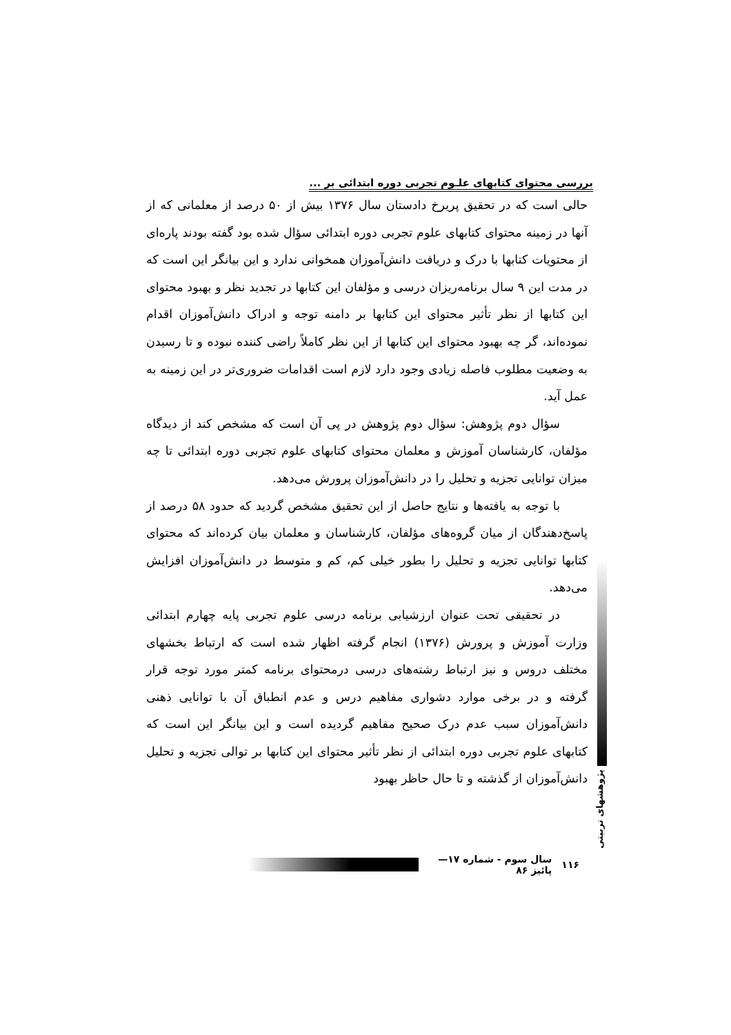بررسی محتوای کتابهای علـوم تجربی دوره ابتدائی بر ...
حالی است که در تحقیق پریرخ دادستان سال ۱۳۷۶ بیش از ۵۰ درصد از معلمانی که از آنها در زمینه محتوای کتابهای علوم تجربی دوره ابتدائی سؤال شده بود گفته بودند پاره‌ای از محتویات کتابها با درک و دریافت دانش‌آموزان همخوانی ندارد و این بیانگر این است که در مدت این ۹ سال برنامه‌ریزان درسی و مؤلفان این کتابها در تجدید نظر و بهبود محتوای این کتابها از نظر تأثیر محتوای این کتابها بر دامنه توجه و ادراک دانش‌آموزان اقدام نموده‌اند، گر چه بهبود محتوای این کتابها از این نظر کاملاً راضی کننده نبوده و تا رسیدن به وضعیت مطلوب فاصله زیادی وجود دارد لازم است اقدامات ضروری‌تر در این زمینه به عمل آید.
سؤال دوم پژوهش: سؤال دوم پژوهش در پی آن است که مشخص کند از دیدگاه مؤلفان، کارشناسان آموزش و معلمان محتوای کتابهای علوم تجربی دوره ابتدائی تا چه میزان توانایی تجزیه و تحلیل را در دانش‌آموزان پرورش می‌دهد.
با توجه به یافته‌ها و نتایج حاصل از این تحقیق مشخص گردید که حدود ۵۸ درصد از پاسخ‌دهندگان از میان گروه‌های مؤلفان، کارشناسان و معلمان بیان کرده‌اند که محتوای کتابها توانایی تجزیه و تحلیل را بطور خیلی کم، کم و متوسط در دانش‌آموزان افزایش می‌دهد.
در تحقیقی تحت عنوان ارزشیابی برنامه درسی علوم تجربی پایه چهارم ابتدائی وزارت آموزش و پرورش (۱۳۷۶) انجام گرفته اظهار شده است که ارتباط بخشهای مختلف دروس و نیز ارتباط رشته‌های درسی درمحتوای برنامه کمتر مورد توجه قرار گرفته و در برخی موارد دشواری مفاهیم درس و عدم انطباق آن با توانایی ذهنی دانش‌آموزان سبب عدم درک صحیح مفاهیم گردیده است و این بیانگر این است که کتابهای علوم تجربی دوره ابتدائی از نظر تأثیر محتوای این کتابها بر توالی تجزیه و تحلیل دانش‌آموزان از گذشته و تا حال حاظر بهبود
پژوهشهای تربیتی
۱۱۶ سال سوم - شماره ۱۷—پائیز ۸۶